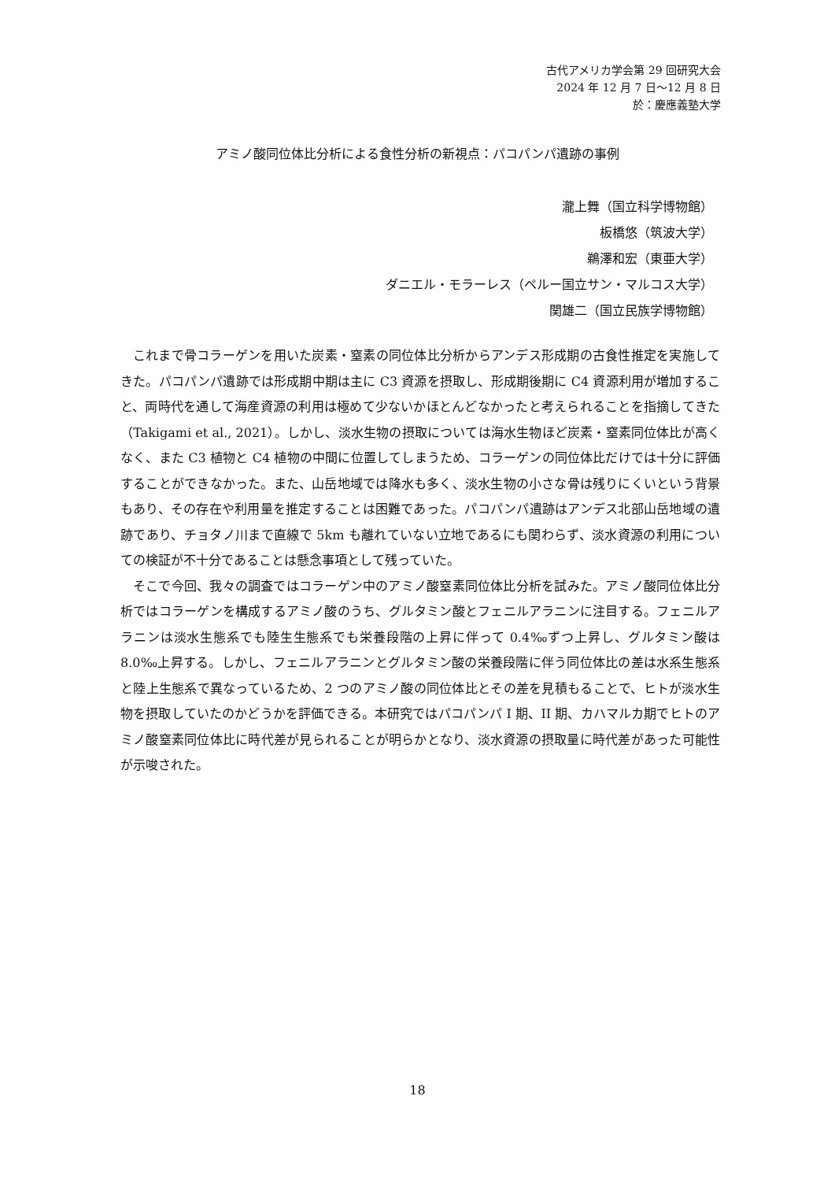古代アメリカ学会第 29 回研究大会
2024 年 12 月 7 日～12 月 8 日
於：慶應義塾大学
アミノ酸同位体比分析による食性分析の新視点：パコパンパ遺跡の事例
瀧上舞（国立科学博物館）
板橋悠（筑波大学）
鵜澤和宏（東亜大学）
ダニエル・モラーレス（ペルー国立サン・マルコス大学）
関雄二（国立民族学博物館）
これまで骨コラーゲンを用いた炭素・窒素の同位体比分析からアンデス形成期の古食性推定を実施してきた。パコパンパ遺跡では形成期中期は主に C3 資源を摂取し、形成期後期に C4 資源利用が増加すること、両時代を通して海産資源の利用は極めて少ないかほとんどなかったと考えられることを指摘してきた（Takigami et al., 2021）。しかし、淡水生物の摂取については海水生物ほど炭素・窒素同位体比が高くなく、また C3 植物と C4 植物の中間に位置してしまうため、コラーゲンの同位体比だけでは十分に評価することができなかった。また、山岳地域では降水も多く、淡水生物の小さな骨は残りにくいという背景もあり、その存在や利用量を推定することは困難であった。パコパンパ遺跡はアンデス北部山岳地域の遺跡であり、チョタノ川まで直線で 5km も離れていない立地であるにも関わらず、淡水資源の利用についての検証が不十分であることは懸念事項として残っていた。
そこで今回、我々の調査ではコラーゲン中のアミノ酸窒素同位体比分析を試みた。アミノ酸同位体比分析ではコラーゲンを構成するアミノ酸のうち、グルタミン酸とフェニルアラニンに注目する。フェニルアラニンは淡水生態系でも陸生生態系でも栄養段階の上昇に伴って 0.4‰ずつ上昇し、グルタミン酸は 8.0‰上昇する。しかし、フェニルアラニンとグルタミン酸の栄養段階に伴う同位体比の差は水系生態系と陸上生態系で異なっているため、2 つのアミノ酸の同位体比とその差を見積もることで、ヒトが淡水生物を摂取していたのかどうかを評価できる。本研究ではパコパンパ I 期、II 期、カハマルカ期でヒトのアミノ酸窒素同位体比に時代差が見られることが明らかとなり、淡水資源の摂取量に時代差があった可能性が示唆された。
18